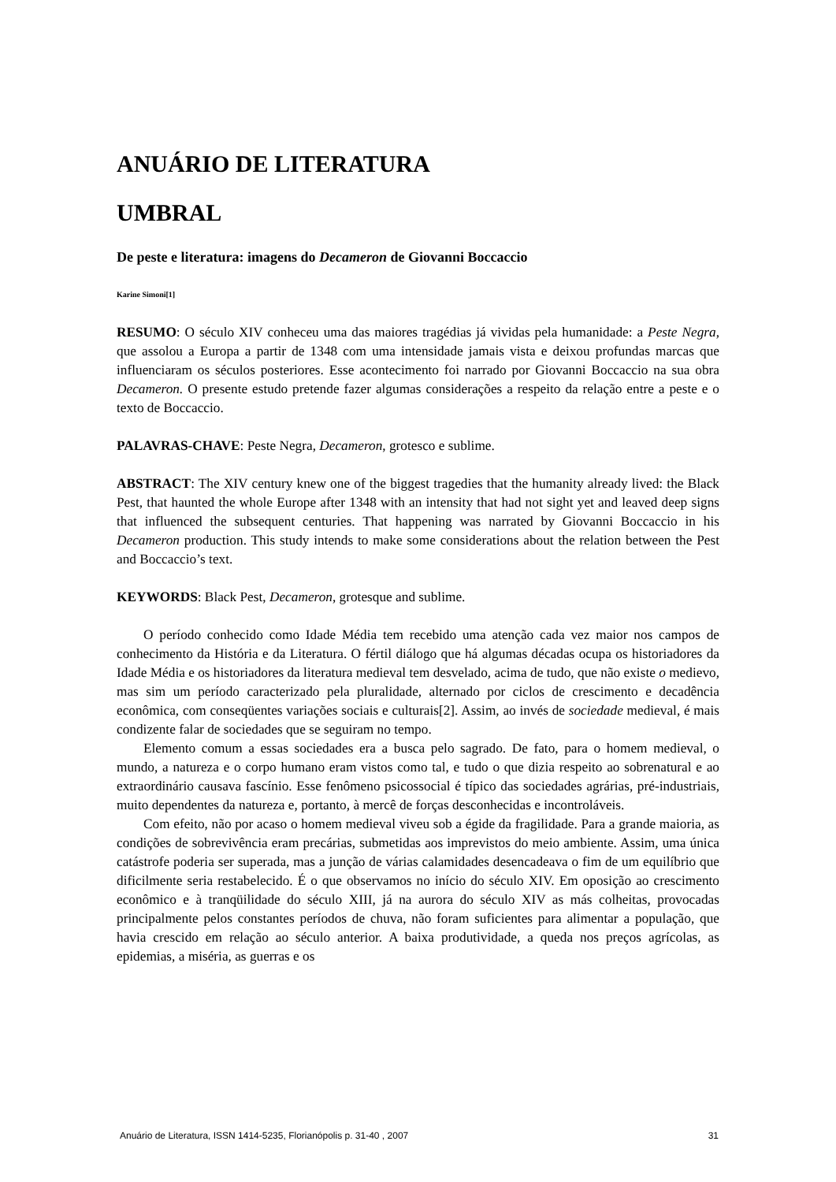ANUÁRIO DE LITERATURA
UMBRAL
De peste e literatura: imagens do Decameron de Giovanni Boccaccio
Karine Simoni[1]
RESUMO: O século XIV conheceu uma das maiores tragédias já vividas pela humanidade: a Peste Negra, que assolou a Europa a partir de 1348 com uma intensidade jamais vista e deixou profundas marcas que influenciaram os séculos posteriores. Esse acontecimento foi narrado por Giovanni Boccaccio na sua obra Decameron. O presente estudo pretende fazer algumas considerações a respeito da relação entre a peste e o texto de Boccaccio.
PALAVRAS-CHAVE: Peste Negra, Decameron, grotesco e sublime.
ABSTRACT: The XIV century knew one of the biggest tragedies that the humanity already lived: the Black Pest, that haunted the whole Europe after 1348 with an intensity that had not sight yet and leaved deep signs that influenced the subsequent centuries. That happening was narrated by Giovanni Boccaccio in his Decameron production. This study intends to make some considerations about the relation between the Pest and Boccaccio’s text.
KEYWORDS: Black Pest, Decameron, grotesque and sublime.
O período conhecido como Idade Média tem recebido uma atenção cada vez maior nos campos de conhecimento da História e da Literatura. O fértil diálogo que há algumas décadas ocupa os historiadores da Idade Média e os historiadores da literatura medieval tem desvelado, acima de tudo, que não existe o medievo, mas sim um período caracterizado pela pluralidade, alternado por ciclos de crescimento e decadência econômica, com conseqüentes variações sociais e culturais[2]. Assim, ao invés de sociedade medieval, é mais condizente falar de sociedades que se seguiram no tempo.
Elemento comum a essas sociedades era a busca pelo sagrado. De fato, para o homem medieval, o mundo, a natureza e o corpo humano eram vistos como tal, e tudo o que dizia respeito ao sobrenatural e ao extraordinário causava fascínio. Esse fenômeno psicossocial é típico das sociedades agrárias, pré-industriais, muito dependentes da natureza e, portanto, à mercê de forças desconhecidas e incontroláveis.
Com efeito, não por acaso o homem medieval viveu sob a égide da fragilidade. Para a grande maioria, as condições de sobrevivência eram precárias, submetidas aos imprevistos do meio ambiente. Assim, uma única catástrofe poderia ser superada, mas a junção de várias calamidades desencadeava o fim de um equilíbrio que dificilmente seria restabelecido. É o que observamos no início do século XIV. Em oposição ao crescimento econômico e à tranqüilidade do século XIII, já na aurora do século XIV as más colheitas, provocadas principalmente pelos constantes períodos de chuva, não foram suficientes para alimentar a população, que havia crescido em relação ao século anterior. A baixa produtividade, a queda nos preços agrícolas, as epidemias, a miséria, as guerras e os
Anuário de Literatura, ISSN 1414-5235, Florianópolis p. 31-40 , 2007 31